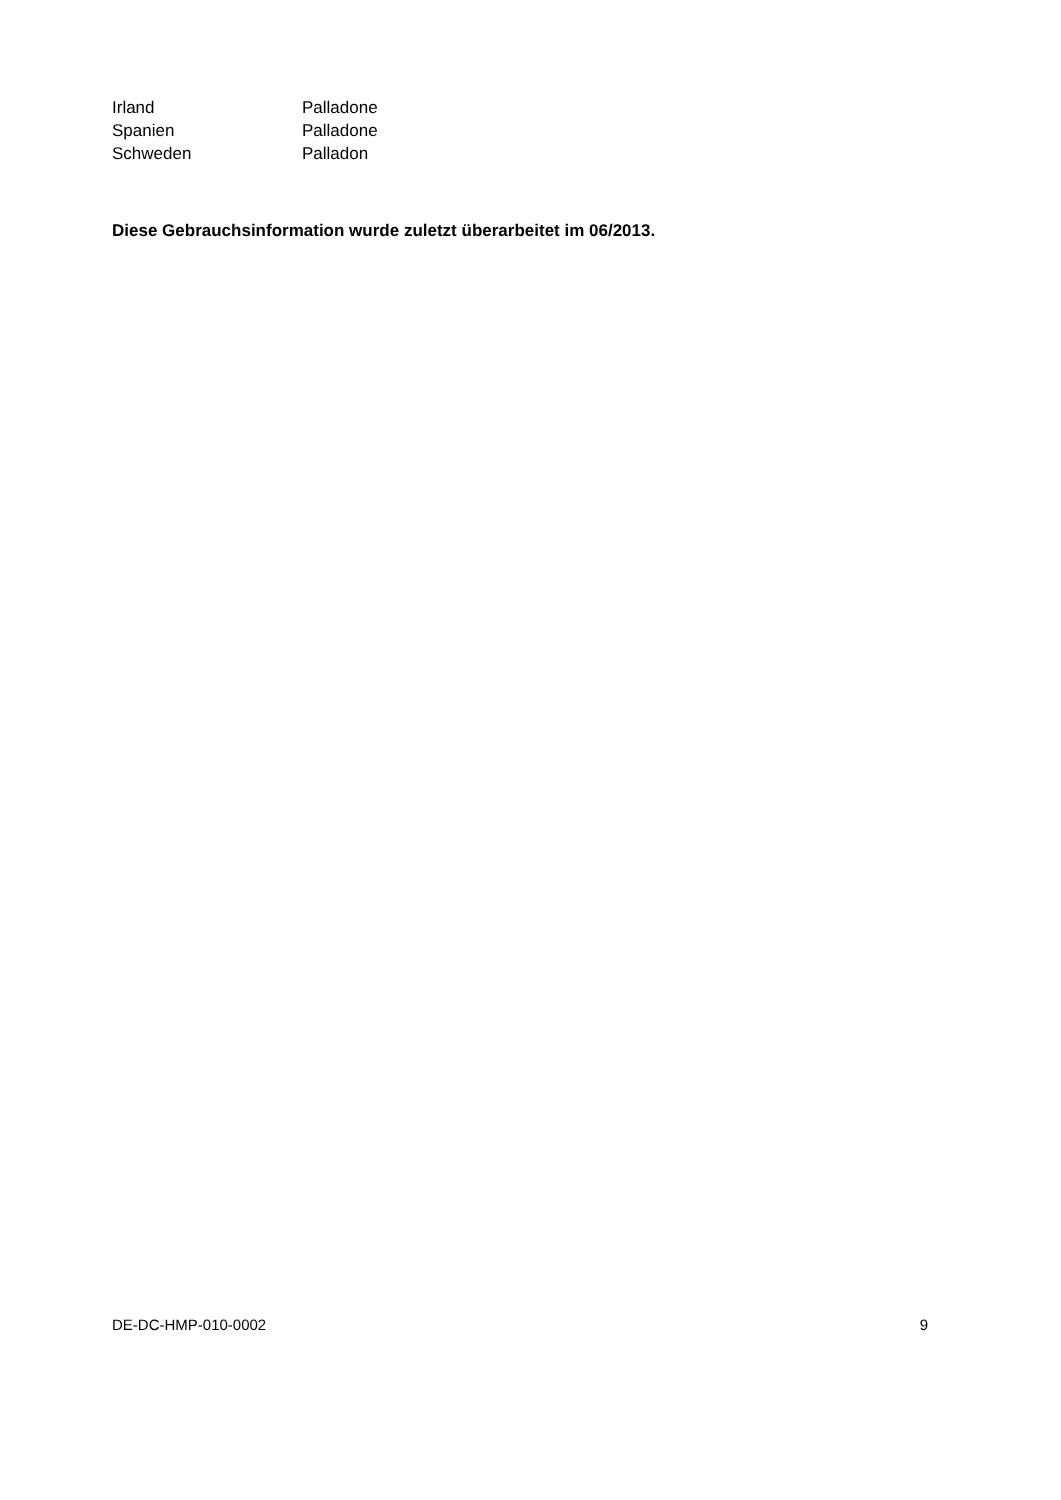Irland Palladone
Spanien Palladone
Schweden Palladon
Diese Gebrauchsinformation wurde zuletzt überarbeitet im 06/2013.
DE-DC-HMP-010-0002 9